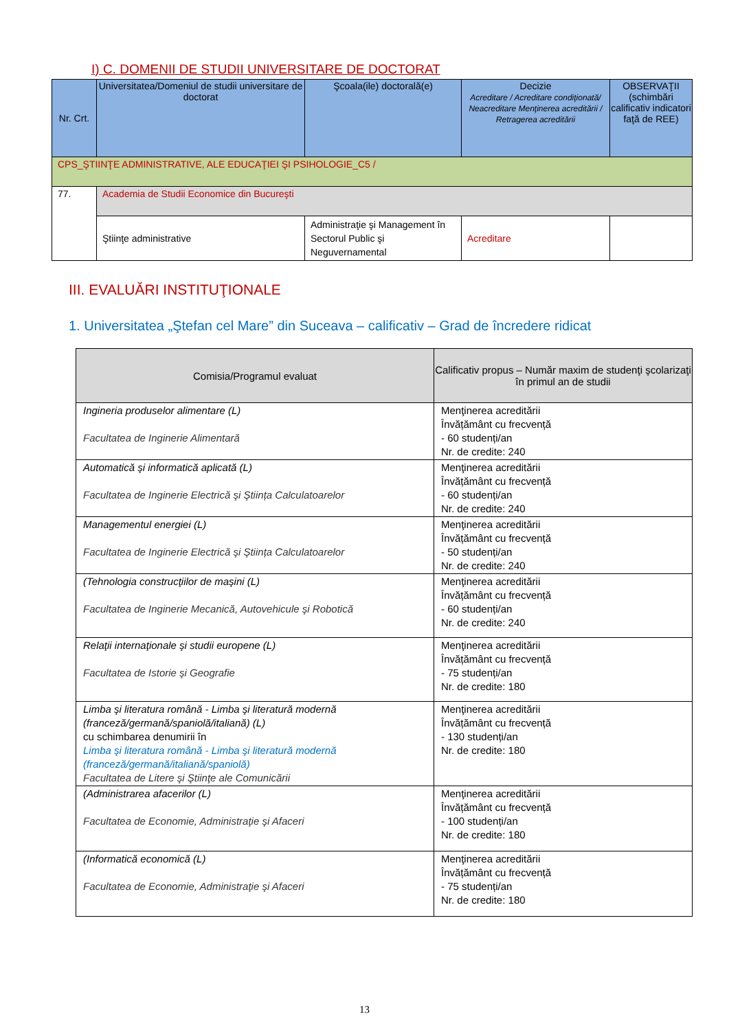I) C. DOMENII DE STUDII UNIVERSITARE DE DOCTORAT
| Nr. Crt. | Universitatea/Domeniul de studii universitare de doctorat | Şcoala(ile) doctorală(e) | Decizie Acreditare / Acreditare condiţionată/ Neacreditare Menţinerea acreditării / Retragerea acreditării | OBSERVAŢII (schimbări calificativ indicatori faţă de REE) |
| --- | --- | --- | --- | --- |
| CPS_ŞTIINŢE ADMINISTRATIVE, ALE EDUCAŢIEI ŞI PSIHOLOGIE_C5 / | | | | |
| 77. | Academia de Studii Economice din Bucureşti | | | |
| | Ştiinţe administrative | Administraţie şi Management în Sectorul Public şi Neguvernamental | Acreditare | |
III. EVALUĂRI INSTITUŢIONALE
1. Universitatea „Ştefan cel Mare” din Suceava – calificativ – Grad de încredere ridicat
| Comisia/Programul evaluat | Calificativ propus – Număr maxim de studenţi şcolarizaţi în primul an de studii |
| --- | --- |
| Ingineria produselor alimentare (L) Facultatea de Inginerie Alimentară | Menţinerea acreditării Învățământ cu frecvență - 60 studenți/an Nr. de credite: 240 |
| Automatică şi informatică aplicată (L) Facultatea de Inginerie Electrică şi Ştiința Calculatoarelor | Menţinerea acreditării Învățământ cu frecvență - 60 studenți/an Nr. de credite: 240 |
| Managementul energiei (L) Facultatea de Inginerie Electrică şi Ştiința Calculatoarelor | Menţinerea acreditării Învățământ cu frecvență - 50 studenți/an Nr. de credite: 240 |
| (Tehnologia construcţiilor de maşini (L) Facultatea de Inginerie Mecanică, Autovehicule şi Robotică | Menţinerea acreditării Învățământ cu frecvență - 60 studenți/an Nr. de credite: 240 |
| Relaţii internaţionale şi studii europene (L) Facultatea de Istorie şi Geografie | Menţinerea acreditării Învățământ cu frecvență - 75 studenți/an Nr. de credite: 180 |
| Limba şi literatura română - Limba şi literatură modernă (franceză/germană/spaniolă/italiană) (L) cu schimbarea denumirii în Limba şi literatura română - Limba şi literatură modernă (franceză/germană/italiană/spaniolă) Facultatea de Litere şi Ştiinţe ale Comunicării | Menţinerea acreditării Învățământ cu frecvență - 130 studenți/an Nr. de credite: 180 |
| (Administrarea afacerilor (L) Facultatea de Economie, Administraţie şi Afaceri | Menţinerea acreditării Învățământ cu frecvență - 100 studenți/an Nr. de credite: 180 |
| (Informatică economică (L) Facultatea de Economie, Administraţie şi Afaceri | Menţinerea acreditării Învățământ cu frecvență - 75 studenți/an Nr. de credite: 180 |
13